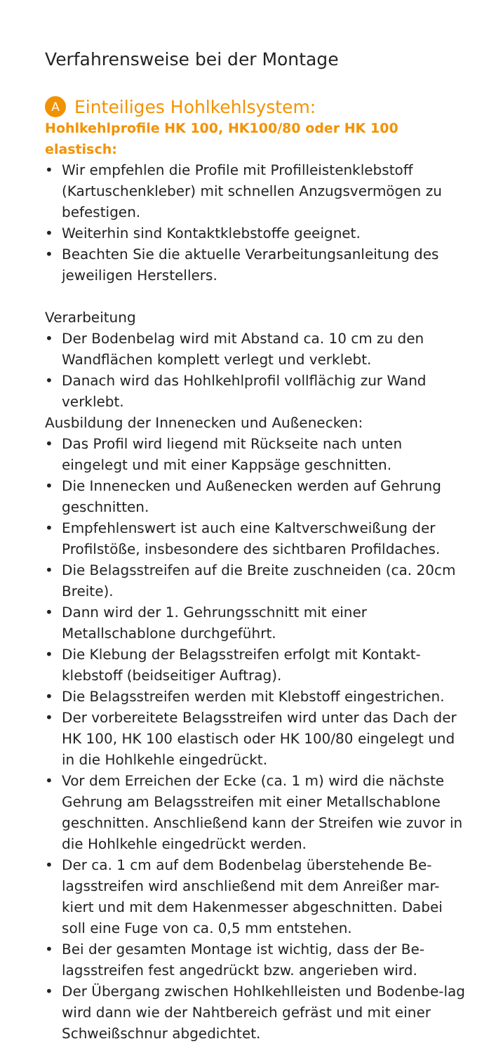Verfahrensweise bei der Montage
A Einteiliges Hohlkehlsystem:
Hohlkehlprofile HK 100, HK100/80 oder HK 100 elastisch:
• Wir empfehlen die Profile mit Profilleistenklebstoff (Kartuschenkleber) mit schnellen Anzugsvermögen zu befestigen.
• Weiterhin sind Kontaktklebstoffe geeignet.
• Beachten Sie die aktuelle Verarbeitungsanleitung des jeweiligen Herstellers.
Verarbeitung
• Der Bodenbelag wird mit Abstand ca. 10 cm zu den Wandflächen komplett verlegt und verklebt.
• Danach wird das Hohlkehlprofil vollflächig zur Wand verklebt.
Ausbildung der Innenecken und Außenecken:
• Das Profil wird liegend mit Rückseite nach unten eingelegt und mit einer Kappsäge geschnitten.
• Die Innenecken und Außenecken werden auf Gehrung geschnitten.
• Empfehlenswert ist auch eine Kaltverschweißung der Profilstöße, insbesondere des sichtbaren Profildaches.
• Die Belagsstreifen auf die Breite zuschneiden (ca. 20cm Breite).
• Dann wird der 1. Gehrungsschnitt mit einer Metallschablone durchgeführt.
• Die Klebung der Belagsstreifen erfolgt mit Kontakt-klebstoff (beidseitiger Auftrag).
• Die Belagsstreifen werden mit Klebstoff eingestrichen.
• Der vorbereitete Belagsstreifen wird unter das Dach der HK 100, HK 100 elastisch oder HK 100/80 eingelegt und in die Hohlkehle eingedrückt.
• Vor dem Erreichen der Ecke (ca. 1 m) wird die nächste Gehrung am Belagsstreifen mit einer Metallschablone geschnitten. Anschließend kann der Streifen wie zuvor in die Hohlkehle eingedrückt werden.
• Der ca. 1 cm auf dem Bodenbelag überstehende Be-lagsstreifen wird anschließend mit dem Anreißer mar-kiert und mit dem Hakenmesser abgeschnitten. Dabei soll eine Fuge von ca. 0,5 mm entstehen.
• Bei der gesamten Montage ist wichtig, dass der Be-lagsstreifen fest angedrückt bzw. angerieben wird.
• Der Übergang zwischen Hohlkehlleisten und Bodenbe-lag wird dann wie der Nahtbereich gefräst und mit einer Schweißschnur abgedichtet.